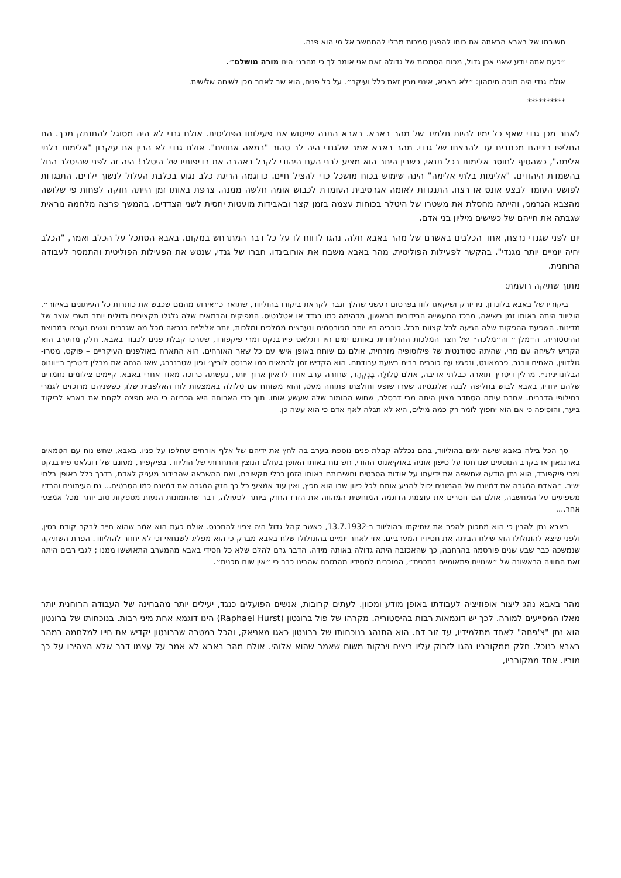תשובתו של באבא הראתה את כוחו להפגין סמכות מבלי להתחשב אל מי הוא פנה.
״כעת אתה יודע שאני אכן גדול, מכוח הסמכות של גדולה זאת אני אומר לך כי מהרג׳ הינו מורה מושלם״.
אולם גנדי היה מוכה תימהון: ״לא באבא, אינני מבין זאת כלל ועיקר״. על כל פנים, הוא שב לאחר מכן לשיחה שלישית.
**********
לאחר מכן גנדי שאף כל ימיו להיות תלמיד של מהר באבא. באבא התנה שייטוש את פעילותו הפוליטית. אולם גנדי לא היה מסוגל להתנתק מכך. הם החליפו ביניהם מכתבים עד להרצחו של גנדי. מהר באבא אמר שלגנדי היה לב טהור "במאה אחוזים". אולם גנדי לא הבין את עיקרון "אלימות בלתי אלימה", כשהטיף לחוסר אלימות בכל תנאי, כשבין היתר הוא מציע לבני העם היהודי לקבל באהבה את רדיפותיו של היטלר! היה זה לפני שהיטלר החל בהשמדת היהודים. "אלימות בלתי אלימה" הינה שימוש בכוח מושכל כדי להציל חיים. כדוגמה הריגת כלב נגוע בכלבת העלול לנשוך ילדים. התנגדות לפושע העומד לבצע אונס או רצח. התנגדות לאומה אגרסיבית העומדת לכבוש אומה חלשה ממנה. צרפת באותו זמן הייתה חזקה לפחות פי שלושה מהצבא הגרמני, והייתה מחסלת את משטרו של היטלר בכוחות עצמה בזמן קצר ובאבידות מועטות יחסית לשני הצדדים. בהמשך פרצה מלחמה נוראית שגבתה את חייהם של כשישים מיליון בני אדם.
יום לפני שגנדי נרצח, אחד הכלבים באשרם של מהר באבא חלה. נהגו לדווח לו על כל דבר המתרחש במקום. באבא הסתכל על הכלב ואמר, "הכלב יחיה יומיים יותר מגנדי". בהקשר לפעילות הפוליטית, מהר באבא משבח את אורובינדו, חברו של גנדי, שנטש את הפעילות הפוליטית והתמסר לעבודה הרוחנית.
מתוך שתיקה רועמת:
ביקוריו של באבא בלונדון, ניו יורק ושיקאגו לווּו בפרסום רעשני שהלך וגבר לקראת ביקורו בהוליווד, שתואר כ״אירוע מהמם שכבש את כותרות כל העיתונים באיזור״. הוליווד היתה באותו זמן בשיאה, מרכז התעשייה הבידורית הראשון, מדהימה כמו בגדד או אטלנטיס. המפיקים והבמאים שלה גלגלו תקציבים גדולים יותר משרי אוצר של מדינות. השפעת ההפקות שלה הגיעה לכל קצוות תבל. כוכביה היו יותר מפורסמים ונערצים ממלכים ומלכות, יותר אליליים כנראה מכל מה שגברים ונשים נערצו במרוצת ההיסטוריה. ה״מלך״ וה״מלכה״ של חצר המלכות ההוליוודית באותם ימים היו דוגלאס פיירבנקס ומרי פיקפורד, שערכו קבלת פנים לכבוד באבא. חלק מהערב הוא הקדיש לשיחה עם מרי, שהיתה סטודנטית של פילוסופיה מזרחית, אולם גם שוחח באופן אישי עם כל שאר האורחים. הוא התארח באולפנים העיקריים – פוקס, מטרו-גולדווין, האחים וורנר, פרמאונט, ונפגש עם כוכבים רבים בשעת עבודתם. הוא הקדיש זמן לבמאים כמו ארנסט לוביץ׳ ופון שטרנברג, שאז הנחה את מרלין דיטריך ב״וונוס הבלונדינית״. מרלין דיטריך תוארה כבלתי אדיבה, אולם טָלוּלָה בָּנְקְהֶד, שחזרה ערב אחד לראיון ארוך יותר, נעשתה כרוכה מאוד אחרי באבא. קיימים צילומים נחמדים שלהם יחדיו, באבא לבוש בחליפה לבנה אלגנטית, שערו שופע וחולצתו פתוחה מעט, והוא משוחח עם טלולה באמצעות לוח האלפבית שלו, כששניהם מרוכזים לגמרי בחילופי הדברים. אחרת עימה הסתדר מצוין היתה מרי דרסלר, שחוש ההומור שלה שעשע אותו. תוך כדי הארוחה היא הכריזה כי היא חפצה לקחת את באבא לריקוד ביער, והוסיפה כי אם הוא יחפוץ לומר רק כמה מילים, היא לא תגלה לאף אדם כי הוא עשה כן.
סך הכל בילה באבא שישה ימים בהוליווד, בהם נכללה קבלת פנים נוספת בערב בה לחץ את ידיהם של אלף אורחים שחלפו על פניו. באבא, שחש נוח עם הטמאים בארנגאון או בקרב הנוסעים שנדחסו על סיפון אוניה באוקיאנוס ההודי, חש נוח באותו האופן בעולם הנוצץ והתחרותי של הוליווד. בפיקפייר, מעונם של דוגלאס פיירבנקס ומרי פיקפורד, הוא נתן הודעה שחשפה את ידיעתו על אודות הסרטים וחשיבותם באותו הזמן ככלי תקשורת, ואת ההשראה שהבידור מעניק לאדם, בדרך כלל באופן בלתי ישיר. ״האדם המגרה את דמיונם של ההמונים יכול להניע אותם לכל כיוון שבו הוא חפץ, ואין עוד אמצעי כל כך חזק המגרה את דמיונם כמו הסרטים... גם העיתונים והרדיו משפיעים על המחשבה, אולם הם חסרים את עוצמת הדוגמה המוחשית המהווה את הזרז החזק ביותר לפעולה, דבר שהתמונות הנעות מספקות טוב יותר מכל אמצעי אחר....
באבא נתן להבין כי הוא מתכונן להפר את שתיקתו בהוליווד ב-13.7.1932, כאשר קהל גדול היה צפוי להתכנס. אולם כעת הוא אמר שהוא חייב לבקר קודם בסין, ולפני שיצא להונולולו הוא שילח הביתה את חסידיו המערביים. אזי לאחר יומיים בהונולולו שלח באבא מברק כי הוא מפליג לשנחאי וכי לא יחזור להוליווד. הפרת השתיקה שנמשכה כבר שבע שנים פורסמה בהרחבה, כך שהאכזבה היתה גדולה באותה מידה. הדבר גרם להלם שלא כל חסידי באבא מהמערב התאוששו ממנו ; לגבי רבים היתה זאת החוויה הראשונה של ״שינויים פתאומיים בתכנית״, המוכרים לחסידיו מהמזרח שהבינו כבר כי ״אין שום תכנית״.
מהר באבא נהג ליצור אופוזיציה לעבודתו באופן מודע ומכוון. לעתים קרובות, אנשים הפועלים כנגד, יעילים יותר מהבחינה של העבודה הרוחנית יותר מאלו המסייעים למורה. לכך יש דוגמאות רבות בהיסטוריה. מקרהו של פול ברונטון (Raphael Hurst) הינו דוגמא אחת מיני רבות. בנוכחותו של ברונטון הוא נתן "צ'פחה" לאחד מתלמידיו, עד זוב דם. הוא התנהג בנוכחותו של ברונטון כאגו מאניאק, והכל במטרה שברונטון יקדיש את חייו למלחמה במהר באבא כנוכל. חלק ממקורביו נהגו לזרוק עליו ביצים וירקות משום שאמר שהוא אלוהי. אולם מהר באבא לא אמר על עצמו דבר שלא הצהירו על כך מוריו. אחד ממקורביו,